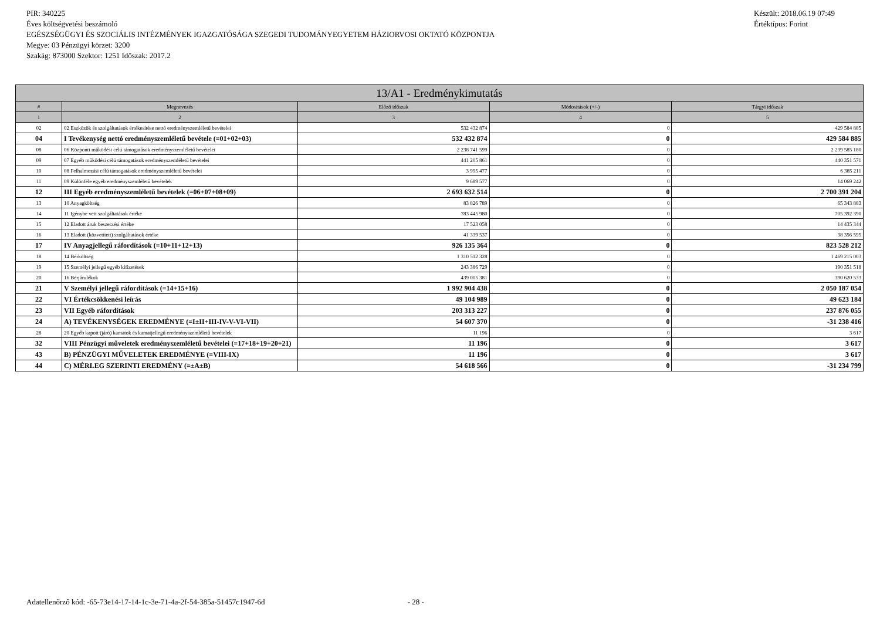PIR: 340225
Éves költségvetési beszámoló
EGÉSZSÉGÜGYI ÉS SZOCIÁLIS INTÉZMÉNYEK IGAZGATÓSÁGA SZEGEDI TUDOMÁNYEGYETEM HÁZIORVOSI OKTATÓ KÖZPONTJA
Megye: 03 Pénzügyi körzet: 3200
Szakág: 873000 Szektor: 1251 Időszak: 2017.2
Készült: 2018.06.19 07:49
Értéktípus: Forint
| 13/A1 - Eredménykimutatás | | | | |
| --- | --- | --- | --- | --- |
| # | Megnevezés | Előző időszak | Módosítások (+/-) | Tárgyi időszak |
| 1 | 2 | 3 | 4 | 5 |
| 02 | 02 Eszközök és szolgáltatások értékesítése nettó eredményszemléletű bevételei | 532 432 874 | 0 | 429 584 885 |
| 04 | I Tevékenység nettó eredményszemléletű bevétele (=01+02+03) | 532 432 874 | 0 | 429 584 885 |
| 08 | 06 Központi működési célú támogatások eredményszemléletű bevételei | 2 238 741 599 | 0 | 2 239 585 180 |
| 09 | 07 Egyéb működési célú támogatások eredményszemléletű bevételei | 441 205 861 | 0 | 440 351 571 |
| 10 | 08 Felhalmozási célú támogatások eredményszemléletű bevételei | 3 995 477 | 0 | 6 385 211 |
| 11 | 09 Különféle egyéb eredményszemléletű bevételek | 9 689 577 | 0 | 14 069 242 |
| 12 | III Egyéb eredményszemléletű bevételek (=06+07+08+09) | 2 693 632 514 | 0 | 2 700 391 204 |
| 13 | 10 Anyagköltség | 83 826 789 | 0 | 65 343 883 |
| 14 | 11 Igénybe vett szolgáltatások értéke | 783 445 980 | 0 | 705 392 390 |
| 15 | 12 Eladott áruk beszerzési értéke | 17 523 058 | 0 | 14 435 344 |
| 16 | 13 Eladott (közvetített) szolgáltatások értéke | 41 339 537 | 0 | 38 356 595 |
| 17 | IV Anyagjellegű ráfordítások (=10+11+12+13) | 926 135 364 | 0 | 823 528 212 |
| 18 | 14 Bérköltség | 1 310 512 328 | 0 | 1 469 215 003 |
| 19 | 15 Személyi jellegű egyéb kifizetések | 243 386 729 | 0 | 190 351 518 |
| 20 | 16 Bérjárulékok | 439 005 381 | 0 | 390 620 533 |
| 21 | V Személyi jellegű ráfordítások (=14+15+16) | 1 992 904 438 | 0 | 2 050 187 054 |
| 22 | VI Értékcsökkenési leírás | 49 104 989 | 0 | 49 623 184 |
| 23 | VII Egyéb ráfordítások | 203 313 227 | 0 | 237 876 055 |
| 24 | A) TEVÉKENYSÉGEK EREDMÉNYE (=I±II+III-IV-V-VI-VII) | 54 607 370 | 0 | -31 238 416 |
| 28 | 20 Egyéb kapott (járó) kamatok és kamatjellegű eredményszemléletű bevételek | 11 196 | 0 | 3 617 |
| 32 | VIII Pénzügyi műveletek eredményszemléletű bevételei (=17+18+19+20+21) | 11 196 | 0 | 3 617 |
| 43 | B) PÉNZÜGYI MŰVELETEK EREDMÉNYE (=VIII-IX) | 11 196 | 0 | 3 617 |
| 44 | C) MÉRLEG SZERINTI EREDMÉNY (=±A±B) | 54 618 566 | 0 | -31 234 799 |
Adatellenőrző kód: -65-73e14-17-14-1c-3e-71-4a-2f-54-385a-51457c1947-6d - 28 -